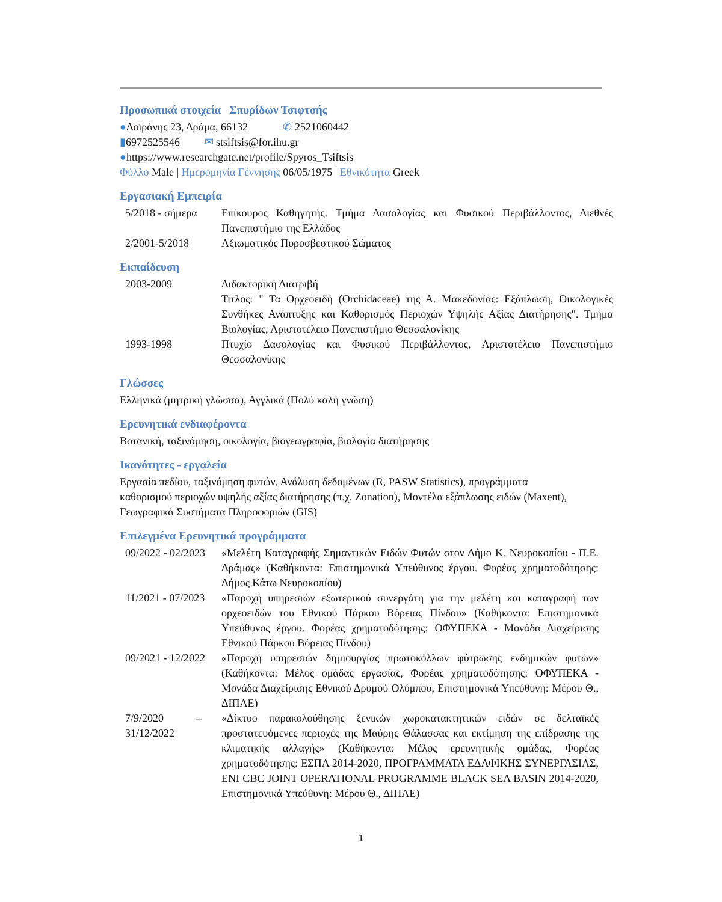Προσωπικά στοιχεία Σπυρίδων Τσιφτσής
●Δοϊράνης 23, Δράμα, 66132 ✆ 2521060442
▮6972525546 ✉ stsiftsis@for.ihu.gr
●https://www.researchgate.net/profile/Spyros_Tsiftsis
Φύλλο Male | Ημερομηνία Γέννησης 06/05/1975 | Εθνικότητα Greek
Εργασιακή Εμπειρία
5/2018 - σήμερα
Επίκουρος Καθηγητής. Τμήμα Δασολογίας και Φυσικού Περιβάλλοντος, Διεθνές Πανεπιστήμιο της Ελλάδος
2/2001-5/2018 Αξιωματικός Πυροσβεστικού Σώματος
Εκπαίδευση
2003-2009 Διδακτορική Διατριβή
Τιτλος: " Τα Ορχεοειδή (Orchidaceae) της Α. Μακεδονίας: Εξάπλωση, Οικολογικές Συνθήκες Ανάπτυξης και Καθορισμός Περιοχών Υψηλής Αξίας Διατήρησης". Τμήμα Βιολογίας, Αριστοτέλειο Πανεπιστήμιο Θεσσαλονίκης
1993-1998 Πτυχίο Δασολογίας και Φυσικού Περιβάλλοντος, Αριστοτέλειο Πανεπιστήμιο Θεσσαλονίκης
Γλώσσες
Ελληνικά (μητρική γλώσσα), Αγγλικά (Πολύ καλή γνώση)
Ερευνητικά ενδιαφέροντα
Βοτανική, ταξινόμηση, οικολογία, βιογεωγραφία, βιολογία διατήρησης
Ικανότητες - εργαλεία
Εργασία πεδίου, ταξινόμηση φυτών, Ανάλυση δεδομένων (R, PASW Statistics), προγράμματα καθορισμού περιοχών υψηλής αξίας διατήρησης (π.χ. Zonation), Μοντέλα εξάπλωσης ειδών (Maxent), Γεωγραφικά Συστήματα Πληροφοριών (GIS)
Επιλεγμένα Ερευνητικά προγράμματα
09/2022 - 02/2023
«Μελέτη Καταγραφής Σημαντικών Ειδών Φυτών στον Δήμο Κ. Νευροκοπίου - Π.Ε. Δράμας» (Καθήκοντα: Επιστημονικά Υπεύθυνος έργου. Φορέας χρηματοδότησης: Δήμος Κάτω Νευροκοπίου)
11/2021 - 07/2023
«Παροχή υπηρεσιών εξωτερικού συνεργάτη για την μελέτη και καταγραφή των ορχεοειδών του Εθνικού Πάρκου Βόρειας Πίνδου» (Καθήκοντα: Επιστημονικά Υπεύθυνος έργου. Φορέας χρηματοδότησης: ΟΦΥΠΕΚΑ - Μονάδα Διαχείρισης Εθνικού Πάρκου Βόρειας Πίνδου)
09/2021 - 12/2022
«Παροχή υπηρεσιών δημιουργίας πρωτοκόλλων φύτρωσης ενδημικών φυτών» (Καθήκοντα: Μέλος ομάδας εργασίας, Φορέας χρηματοδότησης: ΟΦΥΠΕΚΑ - Μονάδα Διαχείρισης Εθνικού Δρυμού Ολύμπου, Επιστημονικά Υπεύθυνη: Μέρου Θ., ΔΙΠΑΕ)
7/9/2020 – 31/12/2022
«Δίκτυο παρακολούθησης ξενικών χωροκατακτητικών ειδών σε δελταϊκές προστατευόμενες περιοχές της Μαύρης Θάλασσας και εκτίμηση της επίδρασης της κλιματικής αλλαγής» (Καθήκοντα: Μέλος ερευνητικής ομάδας, Φορέας χρηματοδότησης: ΕΣΠΑ 2014-2020, ΠΡΟΓΡΑΜΜΑΤΑ ΕΔΑΦΙΚΗΣ ΣΥΝΕΡΓΑΣΙΑΣ, ENI CBC JOINT OPERATIONAL PROGRAMME BLACK SEA BASIN 2014-2020, Επιστημονικά Υπεύθυνη: Μέρου Θ., ΔΙΠΑΕ)
1